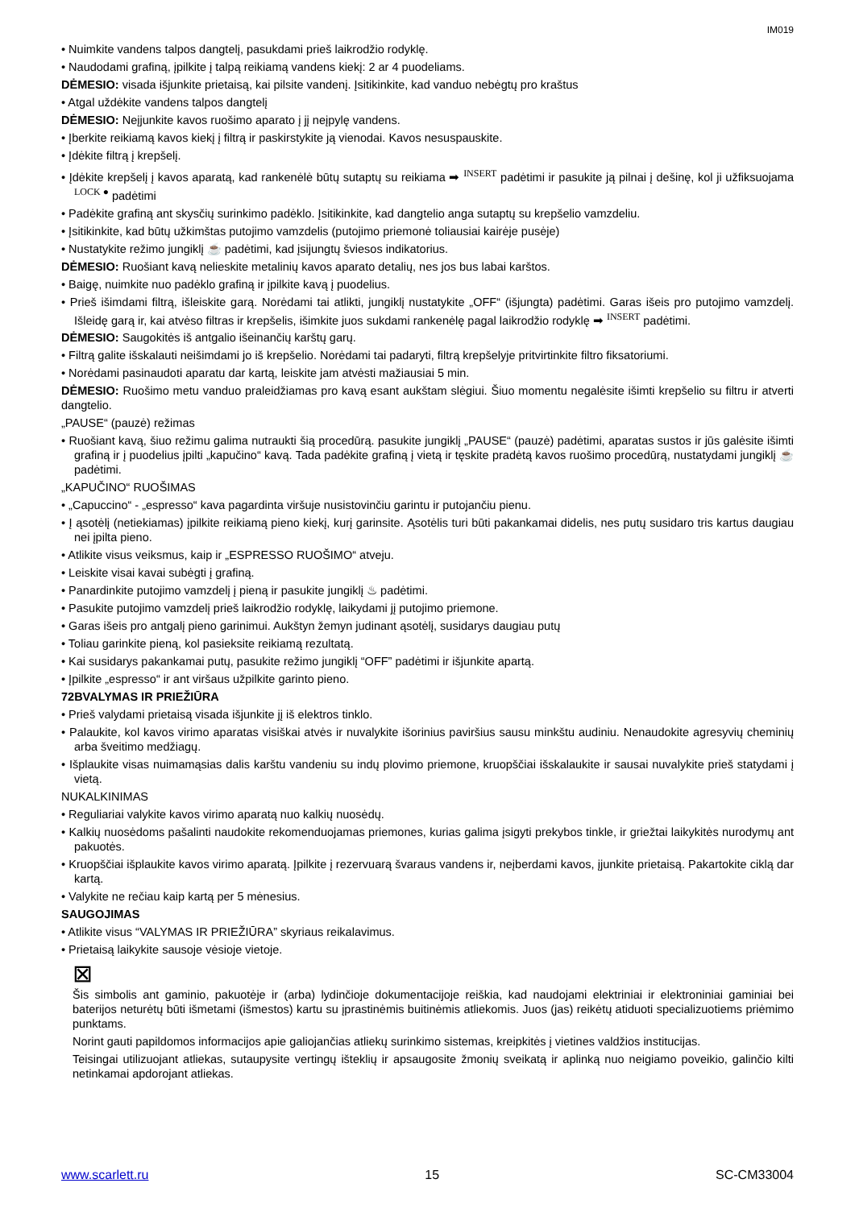IM019
• Nuimkite vandens talpos dangtelį, pasukdami prieš laikrodžio rodyklę.
• Naudodami grafiną, įpilkite į talpą reikiamą vandens kiekį: 2 ar 4 puodeliams.
DĖMESIO: visada išjunkite prietaisą, kai pilsite vandenį. Įsitikinkite, kad vanduo nebėgtų pro kraštus
• Atgal uždėkite vandens talpos dangtelį
DĖMESIO: Neįjunkite kavos ruošimo aparato į jį neįpylę vandens.
• Įberkite reikiamą kavos kiekį į filtrą ir paskirstykite ją vienodai. Kavos nesuspauskite.
• Įdėkite filtrą į krepšelį.
• Įdėkite krepšelį į kavos aparatą, kad rankenėlė būtų sutaptų su reikiama ➡ INSERT padėtimi ir pasukite ją pilnai į dešinę, kol ji užfiksuojama LOCK ● padėtimi
• Padėkite grafiną ant skysčių surinkimo padėklo. Įsitikinkite, kad dangtelio anga sutaptų su krepšelio vamzdeliu.
• Įsitikinkite, kad būtų užkimštas putojimo vamzdelis (putojimo priemonė toliausiai kairėje pusėje)
• Nustatykite režimo jungiklį ☕ padėtimi, kad įsijungtų šviesos indikatorius.
DĖMESIO: Ruošiant kavą nelieskite metalinių kavos aparato detalių, nes jos bus labai karštos.
• Baigę, nuimkite nuo padėklo grafiną ir įpilkite kavą į puodelius.
• Prieš išimdami filtrą, išleiskite garą. Norėdami tai atlikti, jungiklį nustatykite „OFF“ (išjungta) padėtimi. Garas išeis pro putojimo vamzdelį. Išleidę garą ir, kai atvėso filtras ir krepšelis, išimkite juos sukdami rankenėlę pagal laikrodžio rodyklę ➡ INSERT padėtimi.
DĖMESIO: Saugokitės iš antgalio išeinančių karštų garų.
• Filtrą galite išskalauti neišimdami jo iš krepšelio. Norėdami tai padaryti, filtrą krepšelyje pritvirtinkite filtro fiksatoriumi.
• Norėdami pasinaudoti aparatu dar kartą, leiskite jam atvėsti mažiausiai 5 min.
DĖMESIO: Ruošimo metu vanduo praleidžiamas pro kavą esant aukštam slėgiui. Šiuo momentu negalėsite išimti krepšelio su filtru ir atverti dangtelio.
„PAUSE“ (pauzė) režimas
• Ruošiant kavą, šiuo režimu galima nutraukti šią procedūrą. pasukite jungiklį „PAUSE“ (pauzė) padėtimi, aparatas sustos ir jūs galėsite išimti grafiną ir į puodelius įpilti „kapučino“ kavą. Tada padėkite grafiną į vietą ir tęskite pradėtą kavos ruošimo procedūrą, nustatydami jungiklį ☕ padėtimi.
„KAPUČINO“ RUOŠIMAS
• „Capuccino“ - „espresso“ kava pagardinta viršuje nusistovinčiu garintu ir putojančiu pienu.
• Į ąsotėlį (netiekiamas) įpilkite reikiamą pieno kiekį, kurį garinsite. Ąsotėlis turi būti pakankamai didelis, nes putų susidaro tris kartus daugiau nei įpilta pieno.
• Atlikite visus veiksmus, kaip ir „ESPRESSO RUOŠIMO“ atveju.
• Leiskite visai kavai subėgti į grafiną.
• Panardinkite putojimo vamzdelį į pieną ir pasukite jungiklį ♨ padėtimi.
• Pasukite putojimo vamzdelį prieš laikrodžio rodyklę, laikydami jį putojimo priemone.
• Garas išeis pro antgalį pieno garinimui. Aukštyn žemyn judinant ąsotėlį, susidarys daugiau putų
• Toliau garinkite pieną, kol pasieksite reikiamą rezultatą.
• Kai susidarys pakankamai putų, pasukite režimo jungiklį “OFF” padėtimi ir išjunkite apartą.
• Įpilkite „espresso“ ir ant viršaus užpilkite garinto pieno.
72BVALYMAS IR PRIEŽIŪRA
• Prieš valydami prietaisą visada išjunkite jį iš elektros tinklo.
• Palaukite, kol kavos virimo aparatas visiškai atvės ir nuvalykite išorinius paviršius sausu minkštu audiniu. Nenaudokite agresyvių cheminių arba šveitimo medžiagų.
• Išplaukite visas nuimamąsias dalis karštu vandeniu su indų plovimo priemone, kruopščiai išskalaukite ir sausai nuvalykite prieš statydami į vietą.
NUKALKINIMAS
• Reguliariai valykite kavos virimo aparatą nuo kalkių nuosėdų.
• Kalkių nuosėdoms pašalinti naudokite rekomenduojamas priemones, kurias galima įsigyti prekybos tinkle, ir griežtai laikykitės nurodymų ant pakuotės.
• Kruopščiai išplaukite kavos virimo aparatą. Įpilkite į rezervuarą švaraus vandens ir, neįberdami kavos, įjunkite prietaisą. Pakartokite ciklą dar kartą.
• Valykite ne rečiau kaip kartą per 5 mėnesius.
SAUGOJIMAS
• Atlikite visus “VALYMAS IR PRIEŽIŪRA” skyriaus reikalavimus.
• Prietaisą laikykite sausoje vėsioje vietoje.
⊠
Šis simbolis ant gaminio, pakuotėje ir (arba) lydinčioje dokumentacijoje reiškia, kad naudojami elektriniai ir elektroniniai gaminiai bei baterijos neturėtų būti išmetami (išmestos) kartu su įprastinėmis buitinėmis atliekomis. Juos (jas) reikėtų atiduoti specializuotiems priėmimo punktams.
Norint gauti papildomos informacijos apie galiojančias atliekų surinkimo sistemas, kreipkitės į vietines valdžios institucijas.
Teisingai utilizuojant atliekas, sutaupysite vertingų išteklių ir apsaugosite žmonių sveikatą ir aplinką nuo neigiamo poveikio, galinčio kilti netinkamai apdorojant atliekas.
www.scarlett.ru 15 SC-CM33004